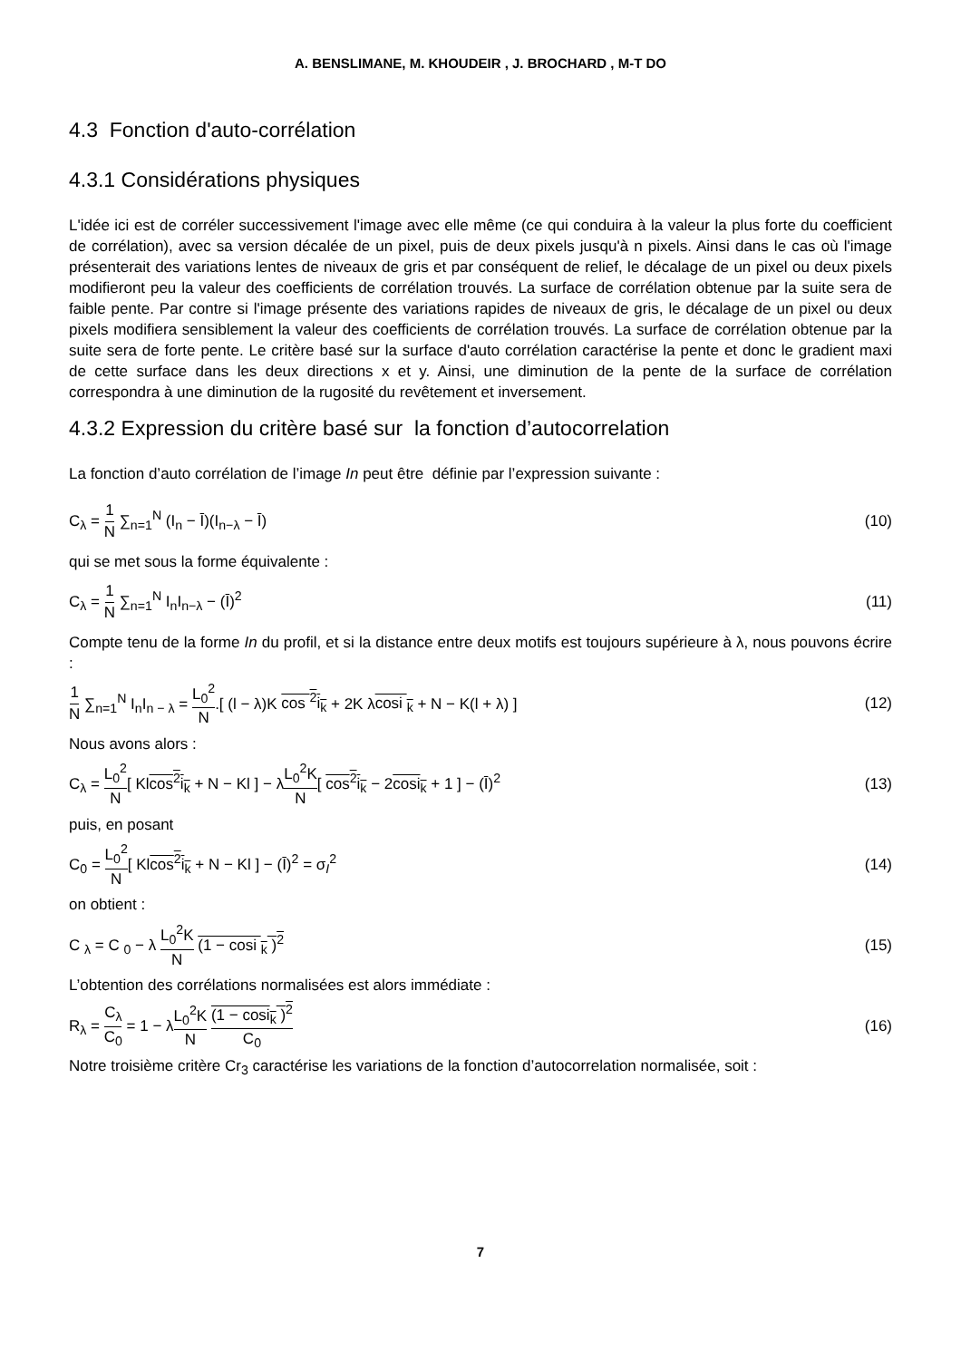A. BENSLIMANE, M. KHOUDEIR , J. BROCHARD , M-T DO
4.3 Fonction d'auto-corrélation
4.3.1 Considérations physiques
L'idée ici est de corréler successivement l'image avec elle même (ce qui conduira à la valeur la plus forte du coefficient de corrélation), avec sa version décalée de un pixel, puis de deux pixels jusqu'à n pixels. Ainsi dans le cas où l'image présenterait des variations lentes de niveaux de gris et par conséquent de relief, le décalage de un pixel ou deux pixels modifieront peu la valeur des coefficients de corrélation trouvés. La surface de corrélation obtenue par la suite sera de faible pente. Par contre si l'image présente des variations rapides de niveaux de gris, le décalage de un pixel ou deux pixels modifiera sensiblement la valeur des coefficients de corrélation trouvés. La surface de corrélation obtenue par la suite sera de forte pente. Le critère basé sur la surface d'auto corrélation caractérise la pente et donc le gradient maxi de cette surface dans les deux directions x et y. Ainsi, une diminution de la pente de la surface de corrélation correspondra à une diminution de la rugosité du revêtement et inversement.
4.3.2 Expression du critère basé sur la fonction d’autocorrelation
La fonction d’auto corrélation de l’image In peut être définie par l’expression suivante :
C<sub>λ</sub> = 1 N ∑<sub>n=1</sub><sup>N</sup> (I<sub>n</sub> − Ī)(I<sub>n−λ</sub> − Ī) (10)
qui se met sous la forme équivalente :
C<sub>λ</sub> = 1 N ∑<sub>n=1</sub><sup>N</sup> I<sub>n</sub>I<sub>n−λ</sub> − (Ī)<sup>2</sup> (11)
Compte tenu de la forme In du profil, et si la distance entre deux motifs est toujours supérieure à λ, nous pouvons écrire :
1 N ∑<sub>n=1</sub><sup>N</sup> I<sub>n</sub>I<sub>n − λ</sub> = L<sub>0</sub><sup>2</sup> N.[ (l − λ)K cos <sup>2</sup>i<sub>k</sub> + 2K λcosi <sub>k</sub> + N − K(l + λ) ] (12)
Nous avons alors :
C<sub>λ</sub> = L<sub>0</sub><sup>2</sup> N[ Klcos<sup>2</sup>i<sub>k</sub> + N − Kl ] − λL<sub>0</sub><sup>2</sup>K N[ cos<sup>2</sup>i<sub>k</sub> − 2cosi<sub>k</sub> + 1 ] − (Ī)<sup>2</sup> (13)
puis, en posant
C<sub>0</sub> = L<sub>0</sub><sup>2</sup> N[ Klcos<sup>2</sup>i<sub>k</sub> + N − Kl ] − (Ī)<sup>2</sup> = σ<sub>I</sub><sup>2</sup> (14)
on obtient :
C <sub>λ</sub> = C <sub>0</sub> − λ L<sub>0</sub><sup>2</sup>K N (1 − cosi <sub>k</sub> )<sup>2</sup> (15)
L’obtention des corrélations normalisées est alors immédiate :
R<sub>λ</sub> = C<sub>λ</sub> C<sub>0</sub> = 1 − λL<sub>0</sub><sup>2</sup>K N (1 − cosi<sub>k</sub> )<sup>2</sup> C<sub>0</sub> (16)
Notre troisième critère Cr<sub>3</sub> caractérise les variations de la fonction d’autocorrelation normalisée, soit :
7